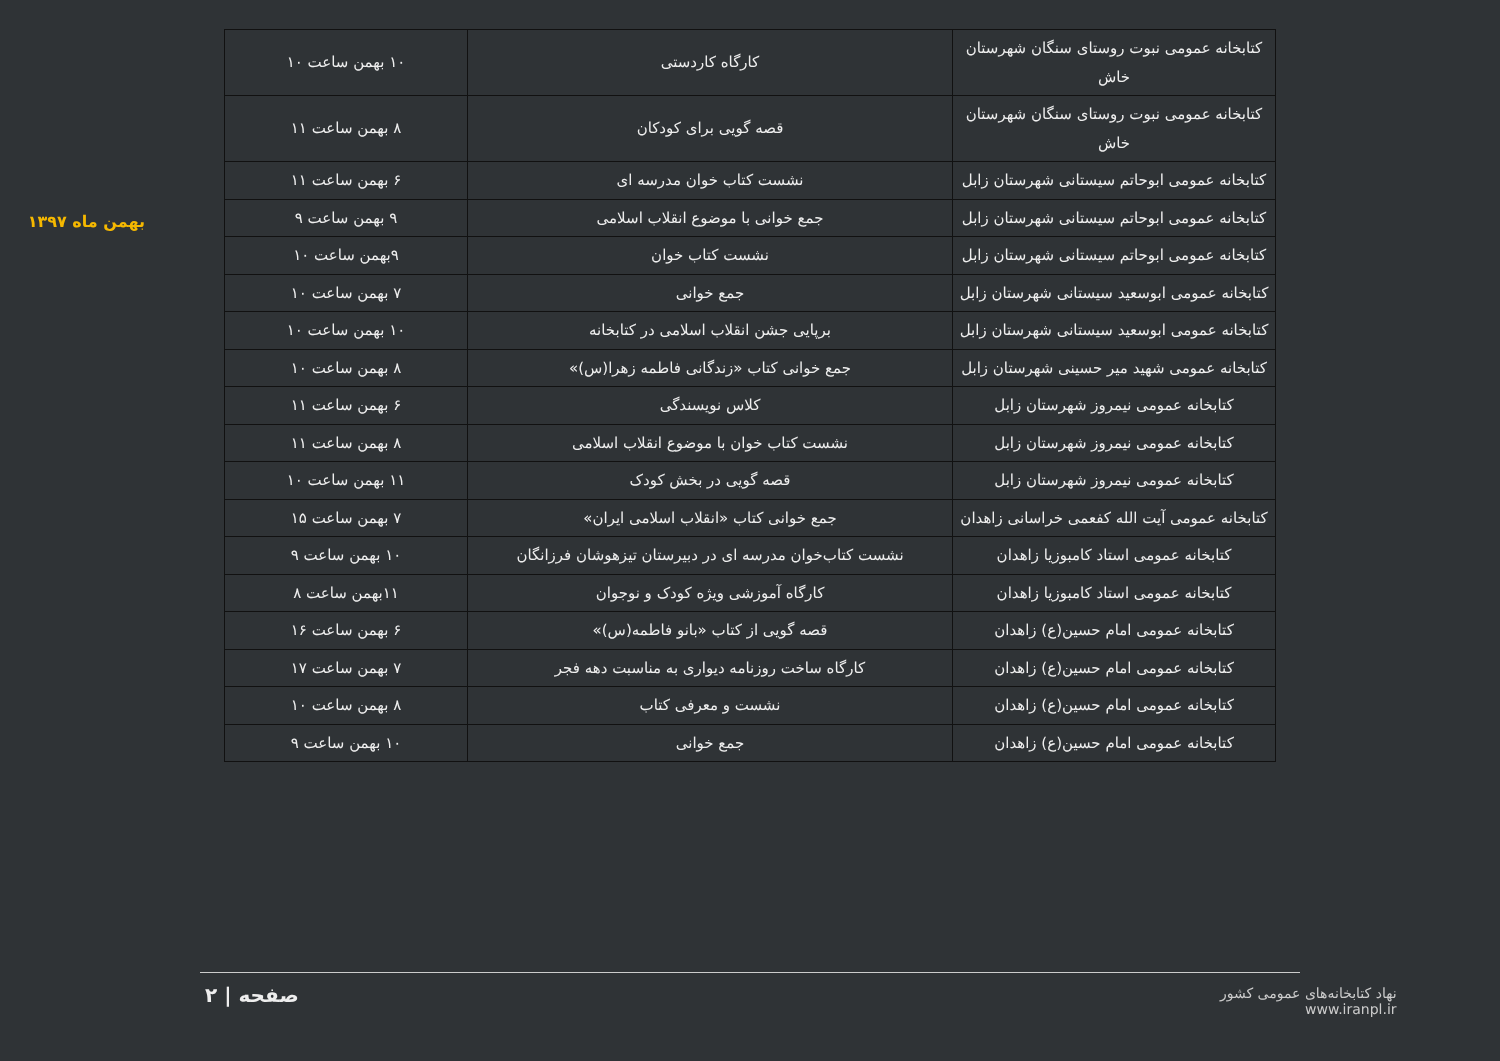بهمن ماه ۱۳۹۷
| کتابخانه عمومی نبوت روستای سنگان شهرستان خاش | کارگاه کاردستی | ۱۰ بهمن ساعت ۱۰ |
| کتابخانه عمومی نبوت روستای سنگان شهرستان خاش | قصه گویی برای کودکان | ۸ بهمن ساعت ۱۱ |
| کتابخانه عمومی ابوحاتم سیستانی شهرستان زابل | نشست کتاب خوان مدرسه ای | ۶ بهمن ساعت ۱۱ |
| کتابخانه عمومی ابوحاتم سیستانی شهرستان زابل | جمع خوانی با موضوع انقلاب اسلامی | ۹ بهمن ساعت ۹ |
| کتابخانه عمومی ابوحاتم سیستانی شهرستان زابل | نشست کتاب خوان | ۹بهمن ساعت ۱۰ |
| کتابخانه عمومی ابوسعید سیستانی شهرستان زابل | جمع خوانی | ۷ بهمن ساعت ۱۰ |
| کتابخانه عمومی ابوسعید سیستانی شهرستان زابل | برپایی جشن انقلاب اسلامی در کتابخانه | ۱۰ بهمن ساعت ۱۰ |
| کتابخانه عمومی شهید میر حسینی شهرستان زابل | جمع خوانی کتاب «زندگانی فاطمه زهرا(س)» | ۸ بهمن ساعت ۱۰ |
| کتابخانه عمومی نیمروز شهرستان زابل | کلاس نویسندگی | ۶ بهمن ساعت ۱۱ |
| کتابخانه عمومی نیمروز شهرستان زابل | نشست کتاب خوان با موضوع انقلاب اسلامی | ۸ بهمن ساعت ۱۱ |
| کتابخانه عمومی نیمروز شهرستان زابل | قصه گویی در بخش کودک | ۱۱ بهمن ساعت ۱۰ |
| کتابخانه عمومی آیت الله کفعمی خراسانی زاهدان | جمع خوانی کتاب «انقلاب اسلامی ایران» | ۷ بهمن ساعت ۱۵ |
| کتابخانه عمومی استاد کامبوزیا زاهدان | نشست کتاب‌خوان مدرسه ای در دبیرستان تیزهوشان فرزانگان | ۱۰ بهمن ساعت ۹ |
| کتابخانه عمومی استاد کامبوزیا زاهدان | کارگاه آموزشی ویژه کودک و نوجوان | ۱۱بهمن ساعت ۸ |
| کتابخانه عمومی امام حسین(ع) زاهدان | قصه گویی از کتاب «بانو فاطمه(س)» | ۶ بهمن ساعت ۱۶ |
| کتابخانه عمومی امام حسین(ع) زاهدان | کارگاه ساخت روزنامه دیواری به مناسبت دهه فجر | ۷ بهمن ساعت ۱۷ |
| کتابخانه عمومی امام حسین(ع) زاهدان | نشست و معرفی کتاب | ۸ بهمن ساعت ۱۰ |
| کتابخانه عمومی امام حسین(ع) زاهدان | جمع خوانی | ۱۰ بهمن ساعت ۹ |
صفحه | ۲
نهاد کتابخانه‌های عمومی کشور
www.iranpl.ir